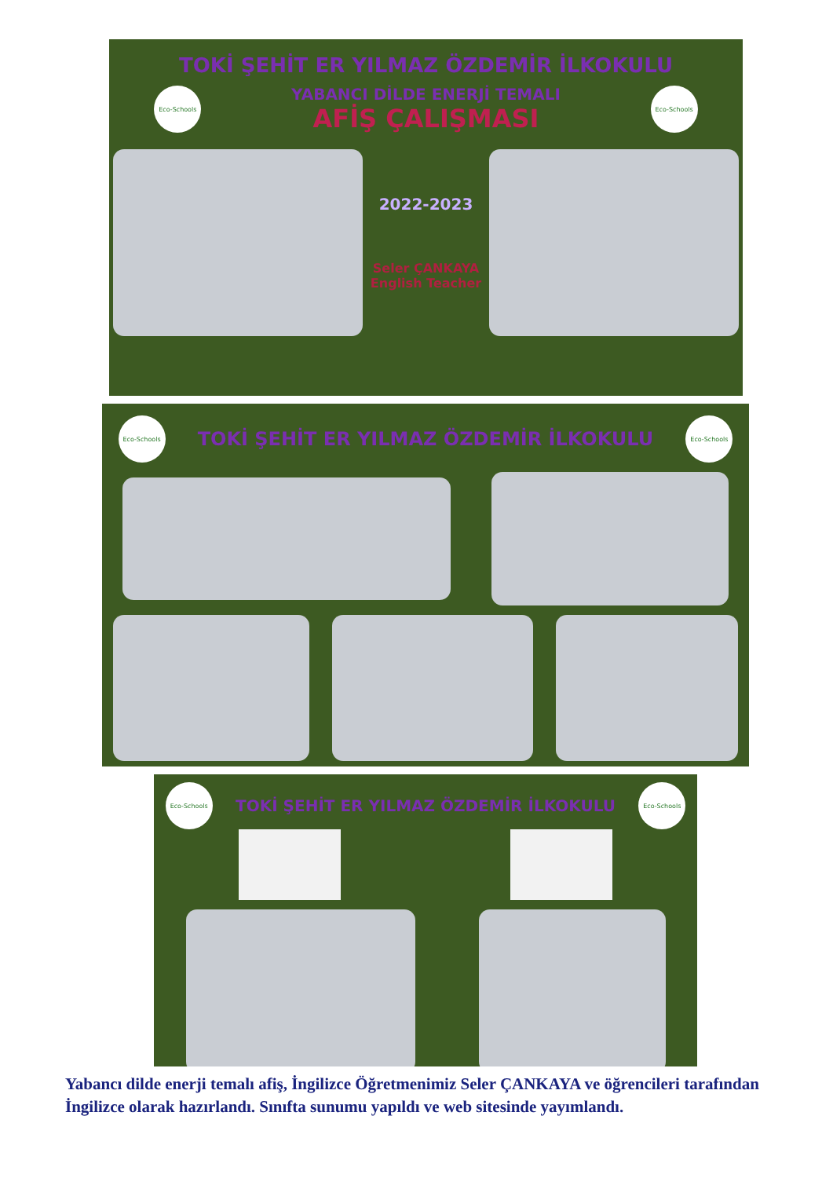TOKİ ŞEHİT ER YILMAZ ÖZDEMİR İLKOKULU
Eco-Schools
YABANCI DİLDE ENERJİ TEMALI
AFİŞ ÇALIŞMASI
Eco-Schools
2022-2023
Seler ÇANKAYA
English Teacher
Eco-Schools
TOKİ ŞEHİT ER YILMAZ ÖZDEMİR İLKOKULU
Eco-Schools
Eco-Schools
TOKİ ŞEHİT ER YILMAZ ÖZDEMİR İLKOKULU
Eco-Schools
Yabancı dilde enerji temalı afiş, İngilizce Öğretmenimiz Seler ÇANKAYA ve öğrencileri tarafından İngilizce olarak hazırlandı. Sınıfta sunumu yapıldı ve web sitesinde yayımlandı.